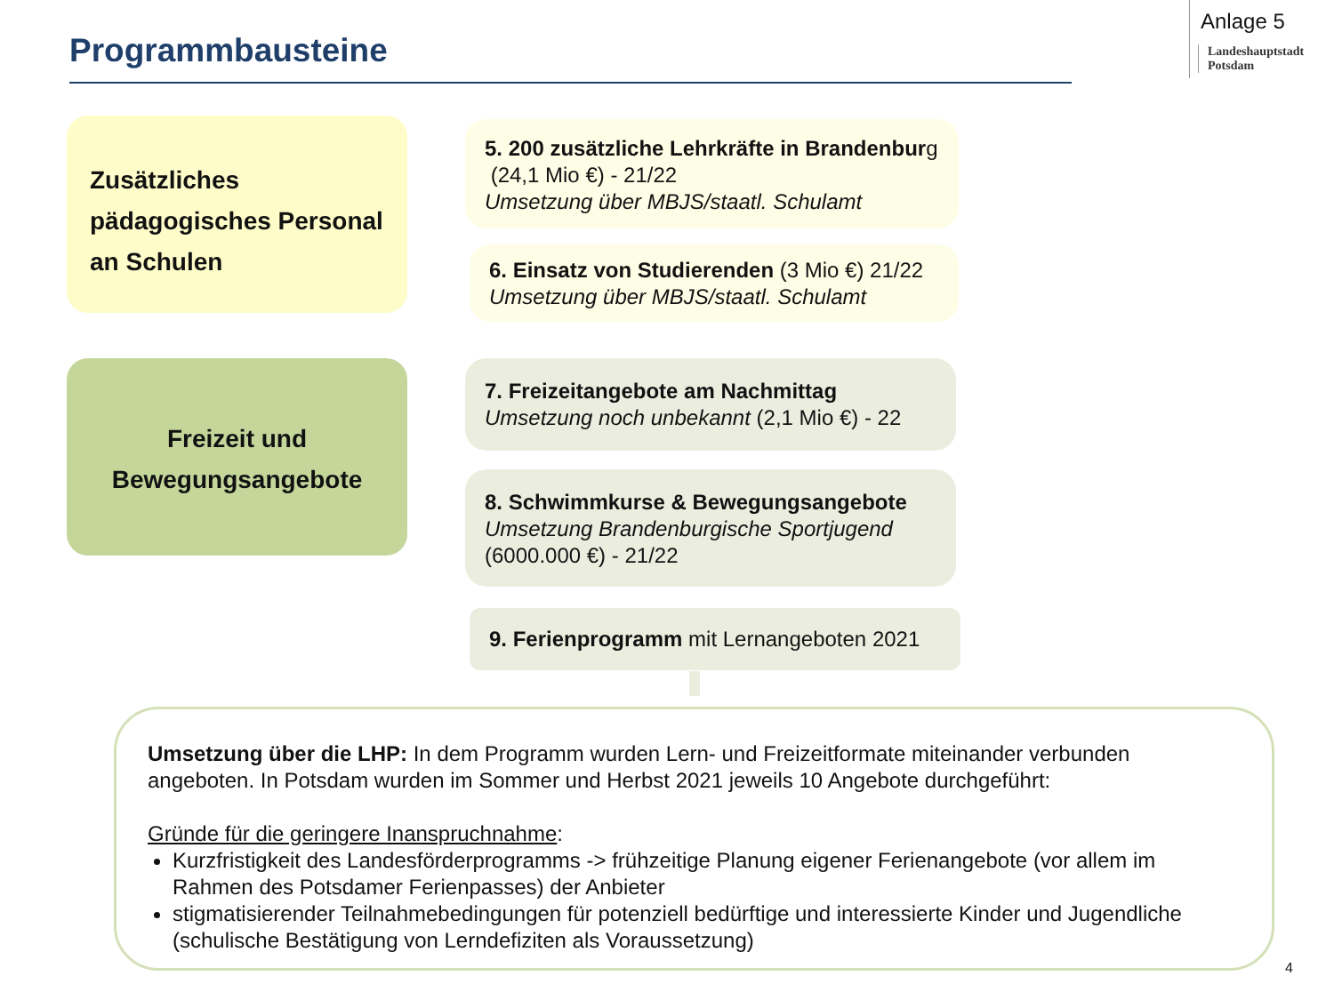Programmbausteine
Anlage 5
Landeshauptstadt
Potsdam
Zusätzliches pädagogisches Personal an Schulen
5. 200 zusätzliche Lehrkräfte in Brandenburg (24,1 Mio €) - 21/22
Umsetzung über MBJS/staatl. Schulamt
6. Einsatz von Studierenden (3 Mio €) 21/22
Umsetzung über MBJS/staatl. Schulamt
Freizeit und Bewegungsangebote
7. Freizeitangebote am Nachmittag
Umsetzung noch unbekannt (2,1 Mio €) - 22
8. Schwimmkurse & Bewegungsangebote
Umsetzung Brandenburgische Sportjugend
(6000.000 €) - 21/22
9. Ferienprogramm mit Lernangeboten 2021
Umsetzung über die LHP: In dem Programm wurden Lern- und Freizeitformate miteinander verbunden angeboten. In Potsdam wurden im Sommer und Herbst 2021 jeweils 10 Angebote durchgeführt:
Gründe für die geringere Inanspruchnahme:
Kurzfristigkeit des Landesförderprogramms -> frühzeitige Planung eigener Ferienangebote (vor allem im Rahmen des Potsdamer Ferienpasses) der Anbieter
stigmatisierender Teilnahmebedingungen für potenziell bedürftige und interessierte Kinder und Jugendliche (schulische Bestätigung von Lerndefiziten als Voraussetzung)
4